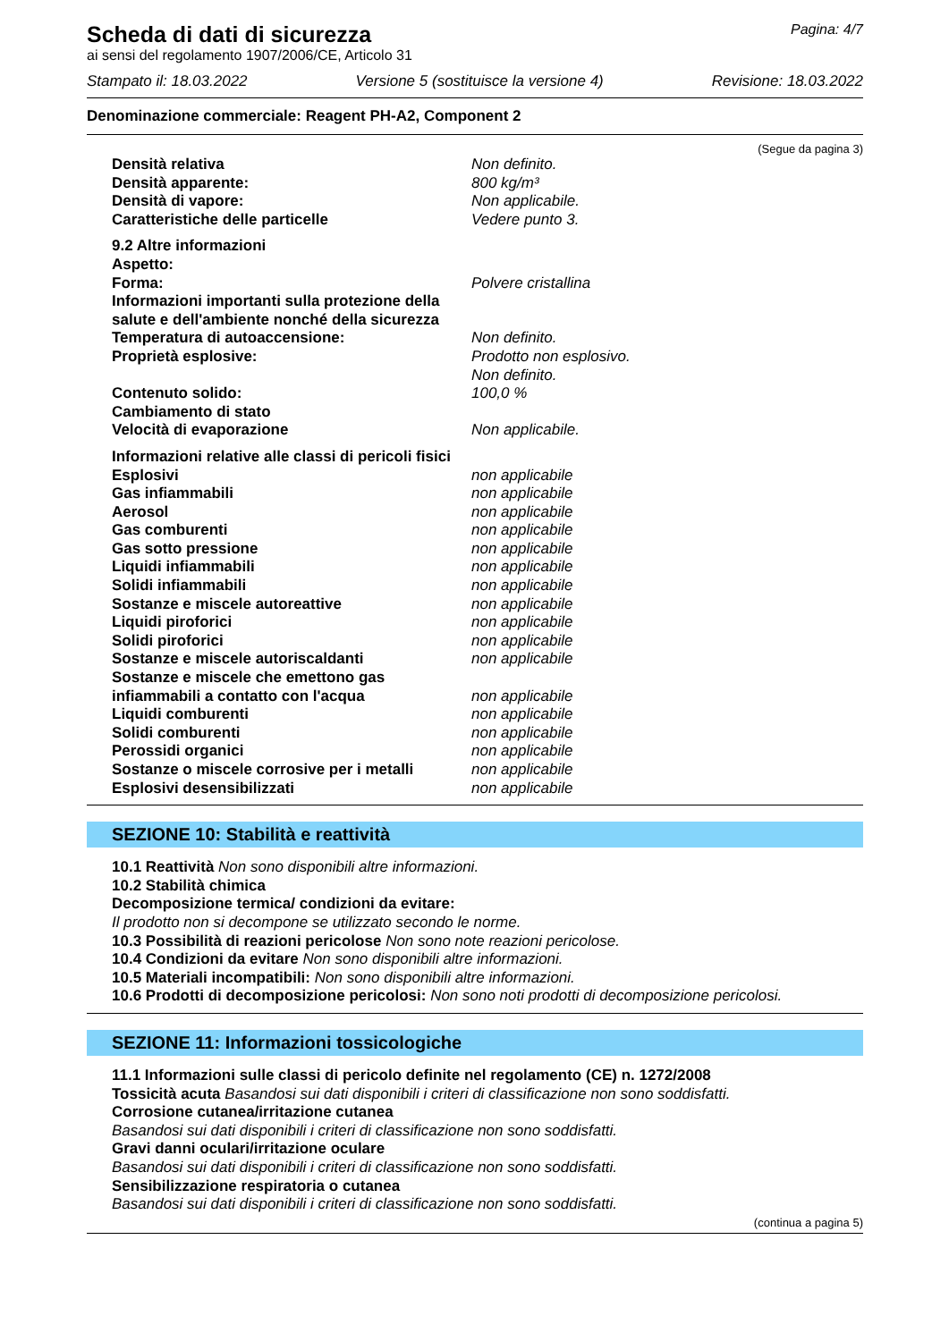Scheda di dati di sicurezza
Pagina: 4/7
ai sensi del regolamento 1907/2006/CE, Articolo 31
Stampato il: 18.03.2022 Versione 5 (sostituisce la versione 4) Revisione: 18.03.2022
Denominazione commerciale: Reagent PH-A2, Component 2
(Segue da pagina 3)
Densità relativa Non definito.
Densità apparente: 800 kg/m³
Densità di vapore: Non applicabile.
Caratteristiche delle particelle Vedere punto 3.
9.2 Altre informazioni
Aspetto:
Forma: Polvere cristallina
Informazioni importanti sulla protezione della
salute e dell'ambiente nonché della sicurezza
Temperatura di autoaccensione: Non definito.
Proprietà esplosive: Prodotto non esplosivo.
Non definito.
Contenuto solido: 100,0 %
Cambiamento di stato
Velocità di evaporazione Non applicabile.
Informazioni relative alle classi di pericoli fisici
Esplosivi non applicabile
Gas infiammabili non applicabile
Aerosol non applicabile
Gas comburenti non applicabile
Gas sotto pressione non applicabile
Liquidi infiammabili non applicabile
Solidi infiammabili non applicabile
Sostanze e miscele autoreattive non applicabile
Liquidi piroforici non applicabile
Solidi piroforici non applicabile
Sostanze e miscele autoriscaldanti non applicabile
Sostanze e miscele che emettono gas
infiammabili a contatto con l'acqua non applicabile
Liquidi comburenti non applicabile
Solidi comburenti non applicabile
Perossidi organici non applicabile
Sostanze o miscele corrosive per i metalli non applicabile
Esplosivi desensibilizzati non applicabile
SEZIONE 10: Stabilità e reattività
10.1 Reattività Non sono disponibili altre informazioni.
10.2 Stabilità chimica
Decomposizione termica/ condizioni da evitare:
Il prodotto non si decompone se utilizzato secondo le norme.
10.3 Possibilità di reazioni pericolose Non sono note reazioni pericolose.
10.4 Condizioni da evitare Non sono disponibili altre informazioni.
10.5 Materiali incompatibili: Non sono disponibili altre informazioni.
10.6 Prodotti di decomposizione pericolosi: Non sono noti prodotti di decomposizione pericolosi.
SEZIONE 11: Informazioni tossicologiche
11.1 Informazioni sulle classi di pericolo definite nel regolamento (CE) n. 1272/2008
Tossicità acuta Basandosi sui dati disponibili i criteri di classificazione non sono soddisfatti.
Corrosione cutanea/irritazione cutanea
Basandosi sui dati disponibili i criteri di classificazione non sono soddisfatti.
Gravi danni oculari/irritazione oculare
Basandosi sui dati disponibili i criteri di classificazione non sono soddisfatti.
Sensibilizzazione respiratoria o cutanea
Basandosi sui dati disponibili i criteri di classificazione non sono soddisfatti.
(continua a pagina 5)